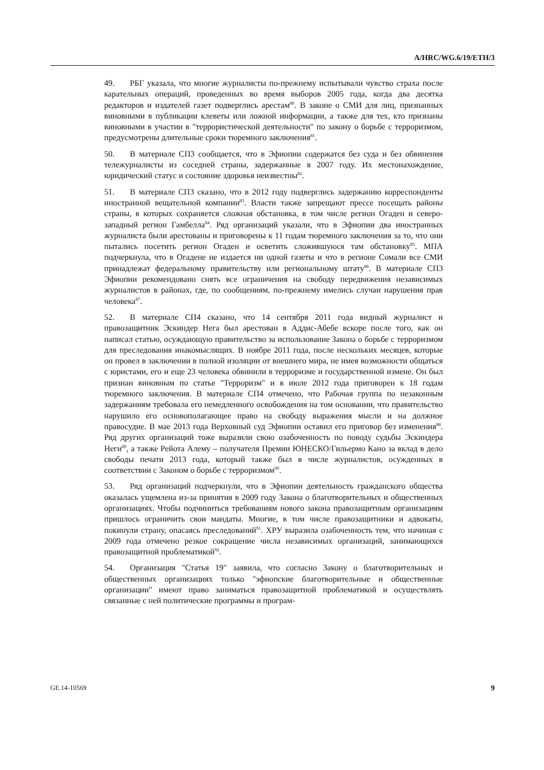A/HRC/WG.6/19/ETH/3
49. РБГ указала, что многие журналисты по-прежнему испытывали чувство страха после карательных операций, проведенных во время выборов 2005 года, когда два десятка редакторов и издателей газет подверглись арестам<sup>80</sup>. В законе о СМИ для лиц, признанных виновными в публикации клеветы или ложной информации, а также для тех, кто признаны виновными в участии в "террористической деятельности" по закону о борьбе с терроризмом, предусмотрены длительные сроки тюремного заключения<sup>81</sup>.
50. В материале СП3 сообщается, что в Эфиопии содержатся без суда и без обвинения тележурналисты из соседней страны, задержанные в 2007 году. Их местонахождение, юридический статус и состояние здоровья неизвестны<sup>82</sup>.
51. В материале СП3 сказано, что в 2012 году подверглись задержанию корреспонденты иностранной вещательной компании<sup>83</sup>. Власти также запрещают прессе посещать районы страны, в которых сохраняется сложная обстановка, в том числе регион Огаден и северо-западный регион Гамбелла<sup>84</sup>. Ряд организаций указали, что в Эфиопии два иностранных журналиста были арестованы и приговорены к 11 годам тюремного заключения за то, что они пытались посетить регион Огаден и осветить сложившуюся там обстановку<sup>85</sup>. МПА подчеркнула, что в Огадене не издается ни одной газеты и что в регионе Сомали все СМИ принадлежат федеральному правительству или региональному штату<sup>86</sup>. В материале СП3 Эфиопии рекомендовано снять все ограничения на свободу передвижения независимых журналистов в районах, где, по сообщениям, по-прежнему имелись случаи нарушения прав человека<sup>87</sup>.
52. В материале СП4 сказано, что 14 сентября 2011 года видный журналист и правозащитник Эскиндер Нега был арестован в Аддис-Абебе вскоре после того, как он написал статью, осуждающую правительство за использование Закона о борьбе с терроризмом для преследования инакомыслящих. В ноябре 2011 года, после нескольких месяцев, которые он провел в заключении в полной изоляции от внешнего мира, не имея возможности общаться с юристами, его и еще 23 человека обвинили в терроризме и государственной измене. Он был признан виновным по статье "Терроризм" и в июле 2012 года приговорен к 18 годам тюремного заключения. В материале СП4 отмечено, что Рабочая группа по незаконным задержаниям требовала его немедленного освобождения на том основании, что правительство нарушило его основополагающее право на свободу выражения мысли и на должное правосудие. В мае 2013 года Верховный суд Эфиопии оставил его приговор без изменения<sup>88</sup>. Ряд других организаций тоже выразили свою озабоченность по поводу судьбы Эскиндера Неги<sup>89</sup>, а также Рейота Алему – получателя Премии ЮНЕСКО/Гильермо Кано за вклад в дело свободы печати 2013 года, который также был в числе журналистов, осужденных в соответствии с Законом о борьбе с терроризмом<sup>90</sup>.
53. Ряд организаций подчеркнули, что в Эфиопии деятельность гражданского общества оказалась ущемлена из-за принятия в 2009 году Закона о благотворительных и общественных организациях. Чтобы подчиниться требованиям нового закона правозащитным организациям пришлось ограничить свои мандаты. Многие, в том числе правозащитники и адвокаты, покинули страну, опасаясь преследований<sup>91</sup>. ХРУ выразила озабоченность тем, что начиная с 2009 года отмечено резкое сокращение числа независимых организаций, занимающихся правозащитной проблематикой<sup>92</sup>.
54. Организация "Статья 19" заявила, что согласно Закону о благотворительных и общественных организациях только "эфиопские благотворительные и общественные организации" имеют право заниматься правозащитной проблематикой и осуществлять связанные с ней политические программы и програм-
GE.14-10569 9